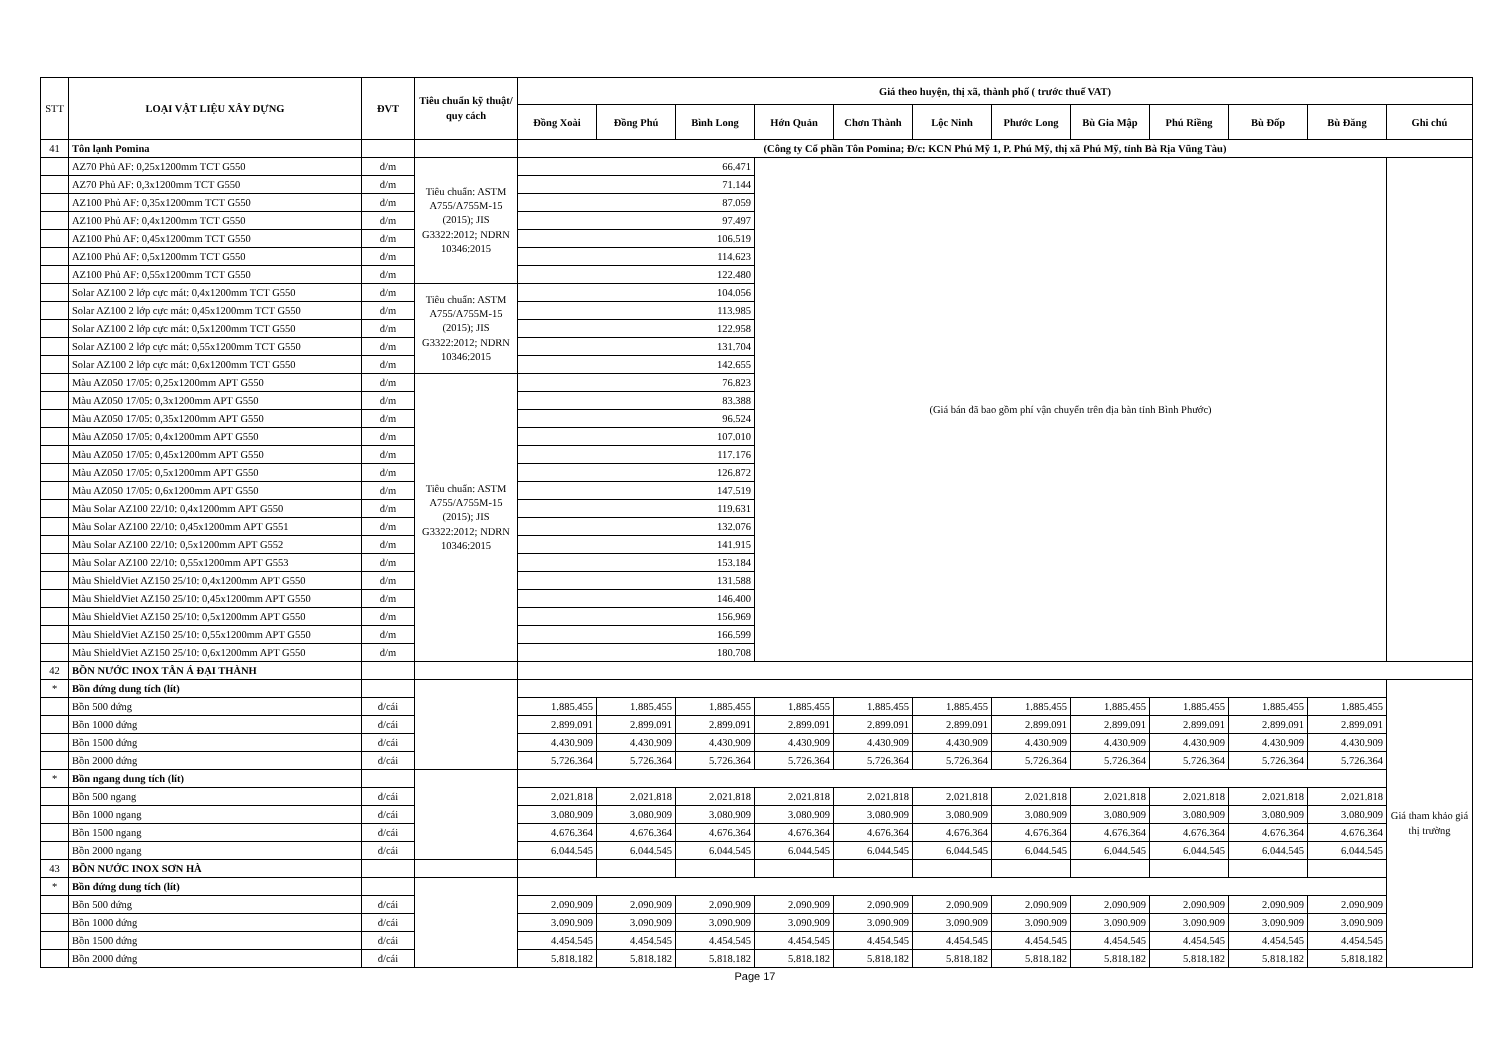| STT | LOẠI VẬT LIỆU XÂY DỰNG | ĐVT | Tiêu chuẩn kỹ thuật/ quy cách | Giá theo huyện, thị xã, thành phố ( trước thuế VAT) | | | | | | | | | | | |
| --- | --- | --- | --- | --- | --- | --- | --- | --- | --- | --- | --- | --- | --- | --- | --- |
| | | | | Đồng Xoài | Đồng Phú | Bình Long | Hớn Quản | Chơn Thành | Lộc Ninh | Phước Long | Bù Gia Mập | Phú Riềng | Bù Đốp | Bù Đăng | Ghi chú |
| 41 | Tôn lạnh Pomina | | | (Công ty Cổ phần Tôn Pomina; Đ/c: KCN Phú Mỹ 1, P. Phú Mỹ, thị xã Phú Mỹ, tỉnh Bà Rịa Vũng Tàu) | | | | | | | | | | | |
| | AZ70 Phủ AF: 0,25x1200mm TCT G550 | đ/m | Tiêu chuẩn: ASTM A755/A755M-15 (2015); JIS G3322:2012; NDRN 10346:2015 | 66.471 | | | (Giá bán đã bao gồm phí vận chuyển trên địa bàn tỉnh Bình Phước) | | | | | | | | |
| | AZ70 Phủ AF: 0,3x1200mm TCT G550 | đ/m | | 71.144 | | | | | | | | | | | |
| | AZ100 Phủ AF: 0,35x1200mm TCT G550 | đ/m | | 87.059 | | | | | | | | | | | |
| | AZ100 Phủ AF: 0,4x1200mm TCT G550 | đ/m | | 97.497 | | | | | | | | | | | |
| | AZ100 Phủ AF: 0,45x1200mm TCT G550 | đ/m | | 106.519 | | | | | | | | | | | |
| | AZ100 Phủ AF: 0,5x1200mm TCT G550 | đ/m | | 114.623 | | | | | | | | | | | |
| | AZ100 Phủ AF: 0,55x1200mm TCT G550 | đ/m | | 122.480 | | | | | | | | | | | |
| | Solar AZ100 2 lớp cực mát: 0,4x1200mm TCT G550 | đ/m | Tiêu chuẩn: ASTM A755/A755M-15 (2015); JIS G3322:2012; NDRN 10346:2015 | 104.056 | | | | | | | | | | | |
| | Solar AZ100 2 lớp cực mát: 0,45x1200mm TCT G550 | đ/m | | 113.985 | | | | | | | | | | | |
| | Solar AZ100 2 lớp cực mát: 0,5x1200mm TCT G550 | đ/m | | 122.958 | | | | | | | | | | | |
| | Solar AZ100 2 lớp cực mát: 0,55x1200mm TCT G550 | đ/m | | 131.704 | | | | | | | | | | | |
| | Solar AZ100 2 lớp cực mát: 0,6x1200mm TCT G550 | đ/m | | 142.655 | | | | | | | | | | | |
| | Màu AZ050 17/05: 0,25x1200mm APT G550 | đ/m | Tiêu chuẩn: ASTM A755/A755M-15 (2015); JIS G3322:2012; NDRN 10346:2015 | 76.823 | | | | | | | | | | | |
| | Màu AZ050 17/05: 0,3x1200mm APT G550 | đ/m | | 83.388 | | | | | | | | | | | |
| | Màu AZ050 17/05: 0,35x1200mm APT G550 | đ/m | | 96.524 | | | | | | | | | | | |
| | Màu AZ050 17/05: 0,4x1200mm APT G550 | đ/m | | 107.010 | | | | | | | | | | | |
| | Màu AZ050 17/05: 0,45x1200mm APT G550 | đ/m | | 117.176 | | | | | | | | | | | |
| | Màu AZ050 17/05: 0,5x1200mm APT G550 | đ/m | | 126.872 | | | | | | | | | | | |
| | Màu AZ050 17/05: 0,6x1200mm APT G550 | đ/m | | 147.519 | | | | | | | | | | | |
| | Màu Solar AZ100 22/10: 0,4x1200mm APT G550 | đ/m | | 119.631 | | | | | | | | | | | |
| | Màu Solar AZ100 22/10: 0,45x1200mm APT G551 | đ/m | | 132.076 | | | | | | | | | | | |
| | Màu Solar AZ100 22/10: 0,5x1200mm APT G552 | đ/m | | 141.915 | | | | | | | | | | | |
| | Màu Solar AZ100 22/10: 0,55x1200mm APT G553 | đ/m | | 153.184 | | | | | | | | | | | |
| | Màu ShieldViet AZ150 25/10: 0,4x1200mm APT G550 | đ/m | | 131.588 | | | | | | | | | | | |
| | Màu ShieldViet AZ150 25/10: 0,45x1200mm APT G550 | đ/m | | 146.400 | | | | | | | | | | | |
| | Màu ShieldViet AZ150 25/10: 0,5x1200mm APT G550 | đ/m | | 156.969 | | | | | | | | | | | |
| | Màu ShieldViet AZ150 25/10: 0,55x1200mm APT G550 | đ/m | | 166.599 | | | | | | | | | | | |
| | Màu ShieldViet AZ150 25/10: 0,6x1200mm APT G550 | đ/m | | 180.708 | | | | | | | | | | | |
| 42 | BỒN NƯỚC INOX TÂN Á ĐẠI THÀNH | | | | | | | | | | | | | | |
| * | Bồn đứng dung tích (lít) | | | | | | | | | | | | | | Giá tham khảo giá thị trường |
| | Bồn 500 đứng | đ/cái | | 1.885.455 | 1.885.455 | 1.885.455 | 1.885.455 | 1.885.455 | 1.885.455 | 1.885.455 | 1.885.455 | 1.885.455 | 1.885.455 | 1.885.455 | |
| | Bồn 1000 đứng | đ/cái | | 2.899.091 | 2.899.091 | 2.899.091 | 2.899.091 | 2.899.091 | 2.899.091 | 2.899.091 | 2.899.091 | 2.899.091 | 2.899.091 | 2.899.091 | |
| | Bồn 1500 đứng | đ/cái | | 4.430.909 | 4.430.909 | 4.430.909 | 4.430.909 | 4.430.909 | 4.430.909 | 4.430.909 | 4.430.909 | 4.430.909 | 4.430.909 | 4.430.909 | |
| | Bồn 2000 đứng | đ/cái | | 5.726.364 | 5.726.364 | 5.726.364 | 5.726.364 | 5.726.364 | 5.726.364 | 5.726.364 | 5.726.364 | 5.726.364 | 5.726.364 | 5.726.364 | |
| * | Bồn ngang dung tích (lít) | | | | | | | | | | | | | | |
| | Bồn 500 ngang | đ/cái | | 2.021.818 | 2.021.818 | 2.021.818 | 2.021.818 | 2.021.818 | 2.021.818 | 2.021.818 | 2.021.818 | 2.021.818 | 2.021.818 | 2.021.818 | |
| | Bồn 1000 ngang | đ/cái | | 3.080.909 | 3.080.909 | 3.080.909 | 3.080.909 | 3.080.909 | 3.080.909 | 3.080.909 | 3.080.909 | 3.080.909 | 3.080.909 | 3.080.909 | |
| | Bồn 1500 ngang | đ/cái | | 4.676.364 | 4.676.364 | 4.676.364 | 4.676.364 | 4.676.364 | 4.676.364 | 4.676.364 | 4.676.364 | 4.676.364 | 4.676.364 | 4.676.364 | |
| | Bồn 2000 ngang | đ/cái | | 6.044.545 | 6.044.545 | 6.044.545 | 6.044.545 | 6.044.545 | 6.044.545 | 6.044.545 | 6.044.545 | 6.044.545 | 6.044.545 | 6.044.545 | |
| 43 | BỒN NƯỚC INOX SƠN HÀ | | | | | | | | | | | | | | |
| * | Bồn đứng dung tích (lít) | | | | | | | | | | | | | | |
| | Bồn 500 đứng | đ/cái | | 2.090.909 | 2.090.909 | 2.090.909 | 2.090.909 | 2.090.909 | 2.090.909 | 2.090.909 | 2.090.909 | 2.090.909 | 2.090.909 | 2.090.909 | |
| | Bồn 1000 đứng | đ/cái | | 3.090.909 | 3.090.909 | 3.090.909 | 3.090.909 | 3.090.909 | 3.090.909 | 3.090.909 | 3.090.909 | 3.090.909 | 3.090.909 | 3.090.909 | |
| | Bồn 1500 đứng | đ/cái | | 4.454.545 | 4.454.545 | 4.454.545 | 4.454.545 | 4.454.545 | 4.454.545 | 4.454.545 | 4.454.545 | 4.454.545 | 4.454.545 | 4.454.545 | |
| | Bồn 2000 đứng | đ/cái | | 5.818.182 | 5.818.182 | 5.818.182 | 5.818.182 | 5.818.182 | 5.818.182 | 5.818.182 | 5.818.182 | 5.818.182 | 5.818.182 | 5.818.182 | |
Page 17